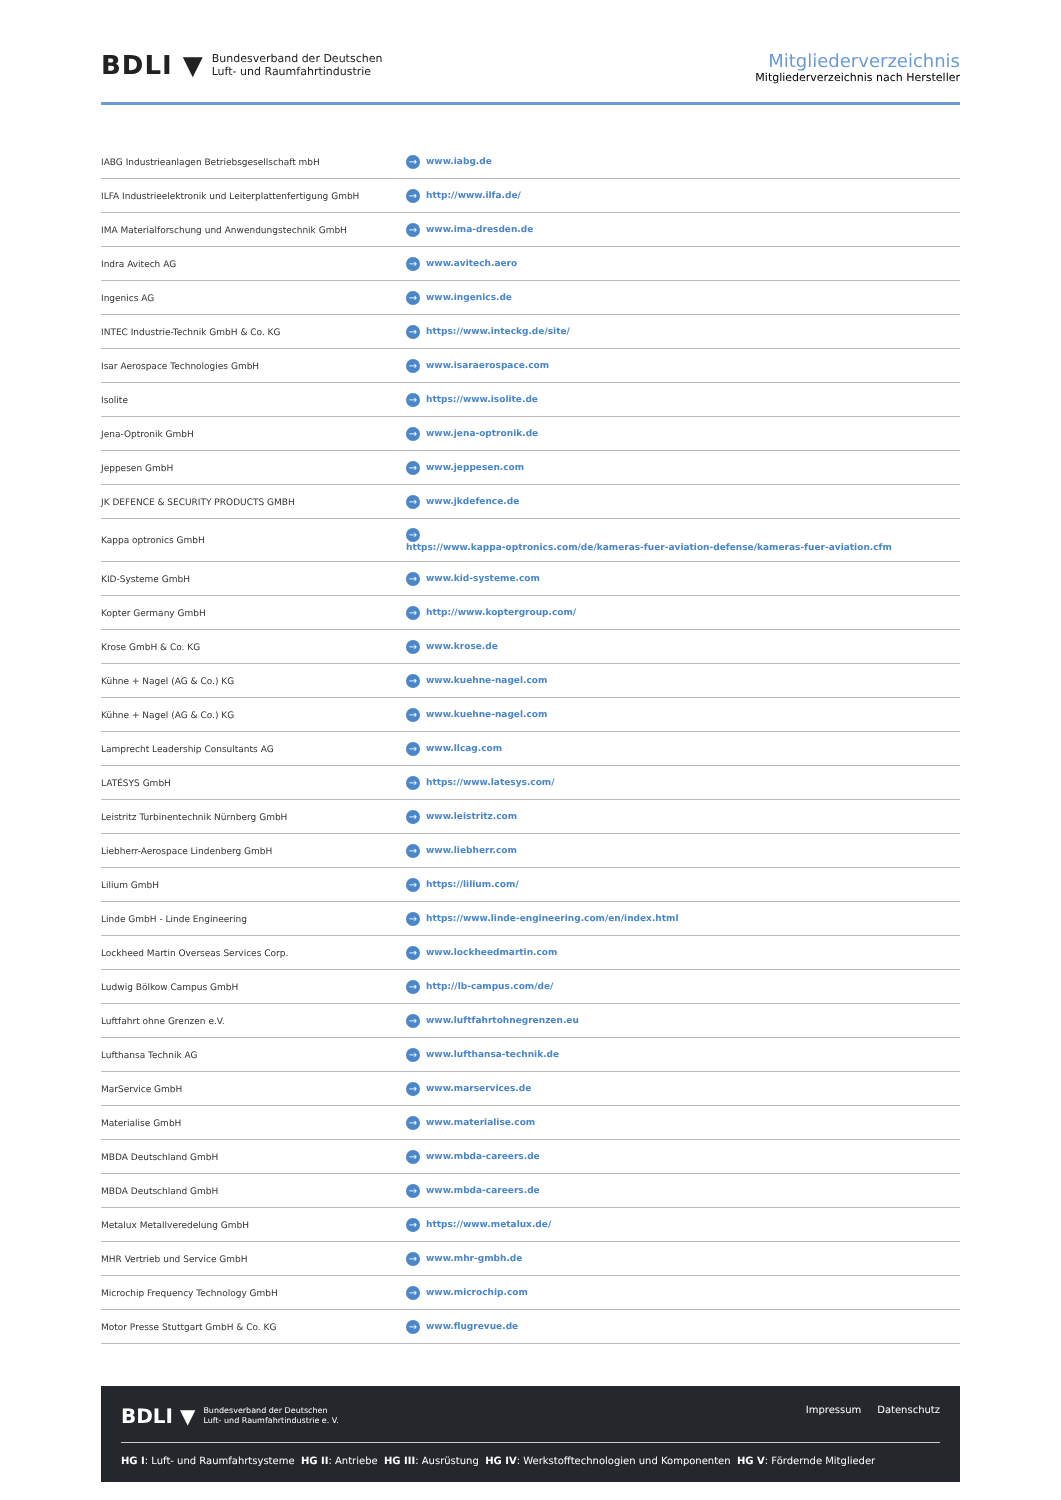BDLI ▼
Bundesverband der Deutschen
Luft- und Raumfahrtindustrie
Mitgliederverzeichnis
Mitgliederverzeichnis nach Hersteller
| IABG Industrieanlagen Betriebsgesellschaft mbH | → www.iabg.de |
| ILFA Industrieelektronik und Leiterplattenfertigung GmbH | → http://www.ilfa.de/ |
| IMA Materialforschung und Anwendungstechnik GmbH | → www.ima-dresden.de |
| Indra Avitech AG | → www.avitech.aero |
| Ingenics AG | → www.ingenics.de |
| INTEC Industrie-Technik GmbH & Co. KG | → https://www.inteckg.de/site/ |
| Isar Aerospace Technologies GmbH | → www.isaraerospace.com |
| Isolite | → https://www.isolite.de |
| Jena-Optronik GmbH | → www.jena-optronik.de |
| Jeppesen GmbH | → www.jeppesen.com |
| JK DEFENCE & SECURITY PRODUCTS GMBH | → www.jkdefence.de |
| Kappa optronics GmbH | → https://www.kappa-optronics.com/de/kameras-fuer-aviation-defense/kameras-fuer-aviation.cfm |
| KID-Systeme GmbH | → www.kid-systeme.com |
| Kopter Germany GmbH | → http://www.koptergroup.com/ |
| Krose GmbH & Co. KG | → www.krose.de |
| Kühne + Nagel (AG & Co.) KG | → www.kuehne-nagel.com |
| Kühne + Nagel (AG & Co.) KG | → www.kuehne-nagel.com |
| Lamprecht Leadership Consultants AG | → www.llcag.com |
| LATÉSYS GmbH | → https://www.latesys.com/ |
| Leistritz Turbinentechnik Nürnberg GmbH | → www.leistritz.com |
| Liebherr-Aerospace Lindenberg GmbH | → www.liebherr.com |
| Lilium GmbH | → https://lilium.com/ |
| Linde GmbH - Linde Engineering | → https://www.linde-engineering.com/en/index.html |
| Lockheed Martin Overseas Services Corp. | → www.lockheedmartin.com |
| Ludwig Bölkow Campus GmbH | → http://lb-campus.com/de/ |
| Luftfahrt ohne Grenzen e.V. | → www.luftfahrtohnegrenzen.eu |
| Lufthansa Technik AG | → www.lufthansa-technik.de |
| MarService GmbH | → www.marservices.de |
| Materialise GmbH | → www.materialise.com |
| MBDA Deutschland GmbH | → www.mbda-careers.de |
| MBDA Deutschland GmbH | → www.mbda-careers.de |
| Metalux Metallveredelung GmbH | → https://www.metalux.de/ |
| MHR Vertrieb und Service GmbH | → www.mhr-gmbh.de |
| Microchip Frequency Technology GmbH | → www.microchip.com |
| Motor Presse Stuttgart GmbH & Co. KG | → www.flugrevue.de |
BDLI ▼ Bundesverband der Deutschen
Luft- und Raumfahrtindustrie e. V.
Impressum Datenschutz
HG I: Luft- und Raumfahrtsysteme HG II: Antriebe HG III: Ausrüstung HG IV: Werkstofftechnologien und Komponenten HG V: Fördernde Mitglieder